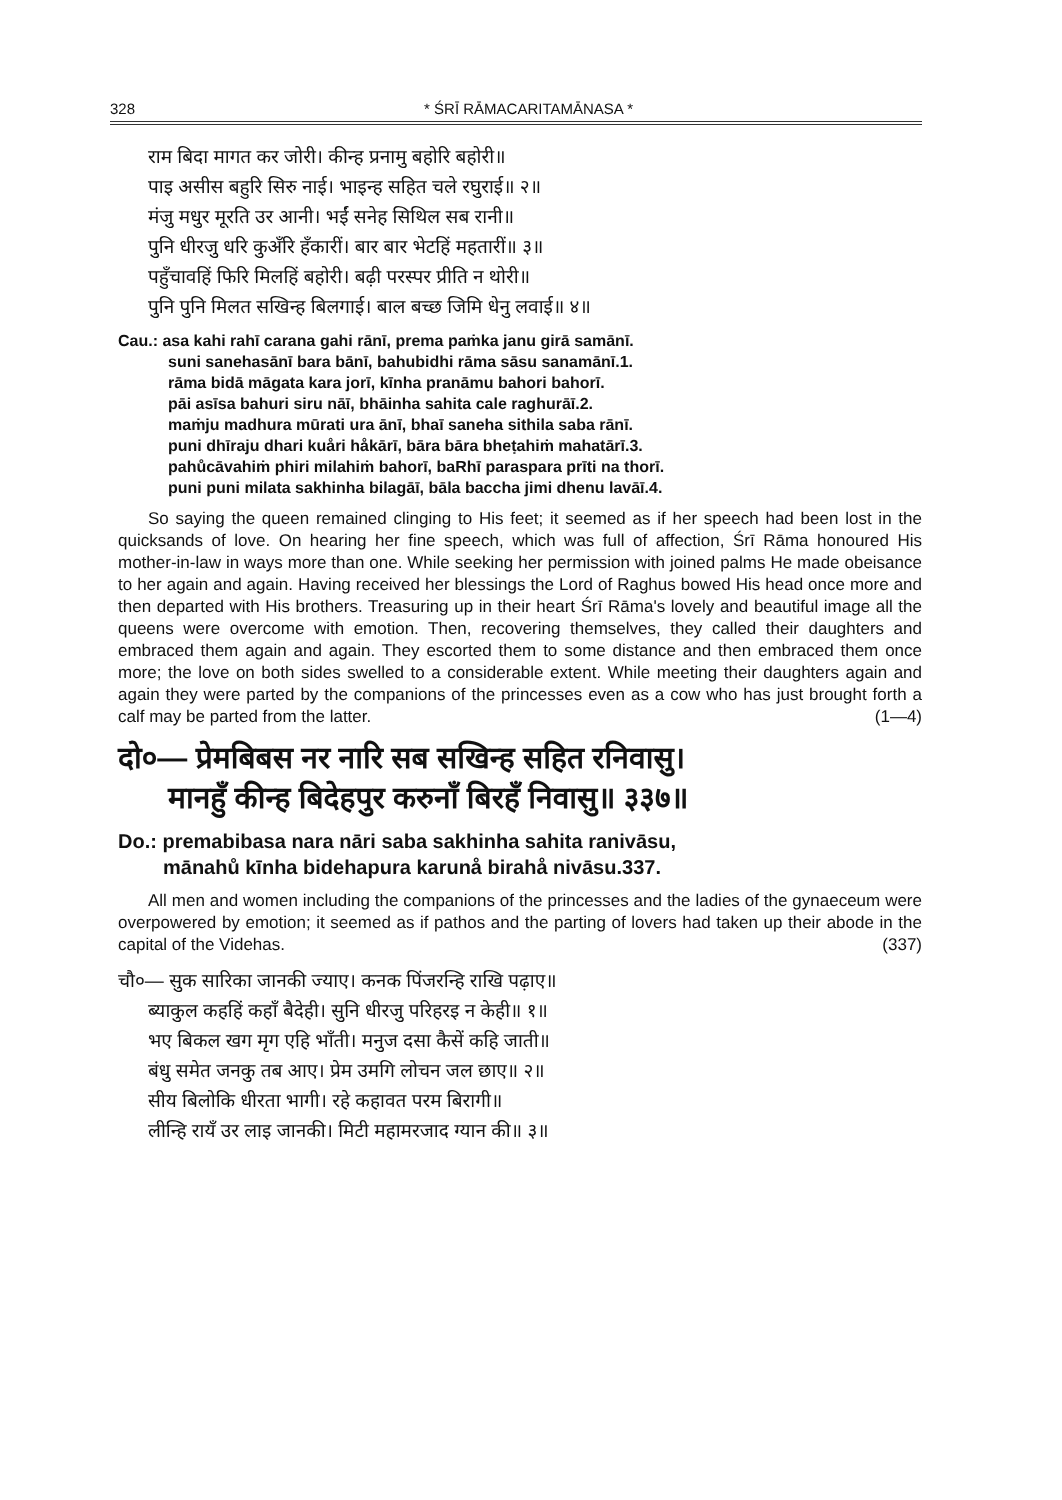328 * ŚRĪ RĀMACARITAMĀNASA *
राम बिदा मागत कर जोरी। कीन्ह प्रनामु बहोरि बहोरी॥
पाइ असीस बहुरि सिरु नाई। भाइन्ह सहित चले रघुराई॥ २॥
मंजु मधुर मूरति उर आनी। भईं सनेह सिथिल सब रानी॥
पुनि धीरजु धरि कुअँरि हँकारीं। बार बार भेटहिं महतारीं॥ ३॥
पहुँचावहिं फिरि मिलहिं बहोरी। बढ़ी परस्पर प्रीति न थोरी॥
पुनि पुनि मिलत सखिन्ह बिलगाई। बाल बच्छ जिमि धेनु लवाई॥ ४॥
Cau.: asa kahi rahī carana gahi rānī, prema paṁka janu girā samānī.
suni sanehasānī bara bānī, bahubidhi rāma sāsu sanamānī.1.
rāma bidā māgata kara jorī, kīnha pranāmu bahori bahorī.
pāi asīsa bahuri siru nāī, bhāinha sahita cale raghurāī.2.
maṁju madhura mūrati ura ānī, bhaī saneha sithila saba rānī.
puni dhīraju dhari kuåri håkārī, bāra bāra bheṭahiṁ mahatārī.3.
pahůcāvahiṁ phiri milahiṁ bahorī, baRhī paraspara prīti na thorī.
puni puni milata sakhinha bilagāī, bāla baccha jimi dhenu lavāī.4.
So saying the queen remained clinging to His feet; it seemed as if her speech had been lost in the quicksands of love. On hearing her fine speech, which was full of affection, Śrī Rāma honoured His mother-in-law in ways more than one. While seeking her permission with joined palms He made obeisance to her again and again. Having received her blessings the Lord of Raghus bowed His head once more and then departed with His brothers. Treasuring up in their heart Śrī Rāma's lovely and beautiful image all the queens were overcome with emotion. Then, recovering themselves, they called their daughters and embraced them again and again. They escorted them to some distance and then embraced them once more; the love on both sides swelled to a considerable extent. While meeting their daughters again and again they were parted by the companions of the princesses even as a cow who has just brought forth a calf may be parted from the latter. (1—4)
दो०— प्रेमबिबस नर नारि सब सखिन्ह सहित रनिवासु।
मानहुँ कीन्ह बिदेहपुर करुनाँ बिरहँ निवासु॥ ३३७॥
Do.: premabibasa nara nāri saba sakhinha sahita ranivāsu,
mānahů kīnha bidehapura karunå birahå nivāsu.337.
All men and women including the companions of the princesses and the ladies of the gynaeceum were overpowered by emotion; it seemed as if pathos and the parting of lovers had taken up their abode in the capital of the Videhas. (337)
चौ०— सुक सारिका जानकी ज्याए। कनक पिंजरन्हि राखि पढ़ाए॥
ब्याकुल कहहिं कहाँ बैदेही। सुनि धीरजु परिहरइ न केही॥ १॥
भए बिकल खग मृग एहि भाँती। मनुज दसा कैसें कहि जाती॥
बंधु समेत जनकु तब आए। प्रेम उमगि लोचन जल छाए॥ २॥
सीय बिलोकि धीरता भागी। रहे कहावत परम बिरागी॥
लीन्हि रायँ उर लाइ जानकी। मिटी महामरजाद ग्यान की॥ ३॥